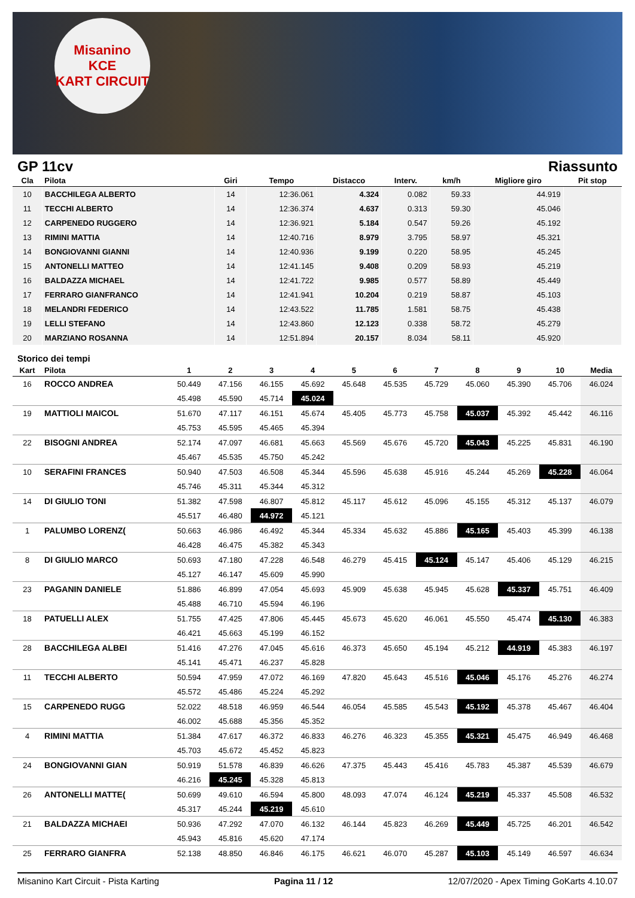Misanino
KCE
KART CIRCUIT
GP 11cv Riassunto
| Cla | Pilota | Giri | Tempo | Distacco | Interv. | km/h | Migliore giro | Pit stop |
| --- | --- | --- | --- | --- | --- | --- | --- | --- |
| 10 | BACCHILEGA ALBERTO | 14 | 12:36.061 | 4.324 | 0.082 | 59.33 | 44.919 | |
| 11 | TECCHI ALBERTO | 14 | 12:36.374 | 4.637 | 0.313 | 59.30 | 45.046 | |
| 12 | CARPENEDO RUGGERO | 14 | 12:36.921 | 5.184 | 0.547 | 59.26 | 45.192 | |
| 13 | RIMINI MATTIA | 14 | 12:40.716 | 8.979 | 3.795 | 58.97 | 45.321 | |
| 14 | BONGIOVANNI GIANNI | 14 | 12:40.936 | 9.199 | 0.220 | 58.95 | 45.245 | |
| 15 | ANTONELLI MATTEO | 14 | 12:41.145 | 9.408 | 0.209 | 58.93 | 45.219 | |
| 16 | BALDAZZA MICHAEL | 14 | 12:41.722 | 9.985 | 0.577 | 58.89 | 45.449 | |
| 17 | FERRARO GIANFRANCO | 14 | 12:41.941 | 10.204 | 0.219 | 58.87 | 45.103 | |
| 18 | MELANDRI FEDERICO | 14 | 12:43.522 | 11.785 | 1.581 | 58.75 | 45.438 | |
| 19 | LELLI STEFANO | 14 | 12:43.860 | 12.123 | 0.338 | 58.72 | 45.279 | |
| 20 | MARZIANO ROSANNA | 14 | 12:51.894 | 20.157 | 8.034 | 58.11 | 45.920 | |
Storico dei tempi
| Kart | Pilota | 1 | 2 | 3 | 4 | 5 | 6 | 7 | 8 | 9 | 10 | Media |
| --- | --- | --- | --- | --- | --- | --- | --- | --- | --- | --- | --- | --- |
| 16 | ROCCO ANDREA | 50.449 | 47.156 | 46.155 | 45.692 | 45.648 | 45.535 | 45.729 | 45.060 | 45.390 | 45.706 | 46.024 |
| | | 45.498 | 45.590 | 45.714 | 45.024 | | | | | | | |
| 19 | MATTIOLI MAICOL | 51.670 | 47.117 | 46.151 | 45.674 | 45.405 | 45.773 | 45.758 | 45.037 | 45.392 | 45.442 | 46.116 |
| | | 45.753 | 45.595 | 45.465 | 45.394 | | | | | | | |
| 22 | BISOGNI ANDREA | 52.174 | 47.097 | 46.681 | 45.663 | 45.569 | 45.676 | 45.720 | 45.043 | 45.225 | 45.831 | 46.190 |
| | | 45.467 | 45.535 | 45.750 | 45.242 | | | | | | | |
| 10 | SERAFINI FRANCES | 50.940 | 47.503 | 46.508 | 45.344 | 45.596 | 45.638 | 45.916 | 45.244 | 45.269 | 45.228 | 46.064 |
| | | 45.746 | 45.311 | 45.344 | 45.312 | | | | | | | |
| 14 | DI GIULIO TONI | 51.382 | 47.598 | 46.807 | 45.812 | 45.117 | 45.612 | 45.096 | 45.155 | 45.312 | 45.137 | 46.079 |
| | | 45.517 | 46.480 | 44.972 | 45.121 | | | | | | | |
| 1 | PALUMBO LORENZ( | 50.663 | 46.986 | 46.492 | 45.344 | 45.334 | 45.632 | 45.886 | 45.165 | 45.403 | 45.399 | 46.138 |
| | | 46.428 | 46.475 | 45.382 | 45.343 | | | | | | | |
| 8 | DI GIULIO MARCO | 50.693 | 47.180 | 47.228 | 46.548 | 46.279 | 45.415 | 45.124 | 45.147 | 45.406 | 45.129 | 46.215 |
| | | 45.127 | 46.147 | 45.609 | 45.990 | | | | | | | |
| 23 | PAGANIN DANIELE | 51.886 | 46.899 | 47.054 | 45.693 | 45.909 | 45.638 | 45.945 | 45.628 | 45.337 | 45.751 | 46.409 |
| | | 45.488 | 46.710 | 45.594 | 46.196 | | | | | | | |
| 18 | PATUELLI ALEX | 51.755 | 47.425 | 47.806 | 45.445 | 45.673 | 45.620 | 46.061 | 45.550 | 45.474 | 45.130 | 46.383 |
| | | 46.421 | 45.663 | 45.199 | 46.152 | | | | | | | |
| 28 | BACCHILEGA ALBEI | 51.416 | 47.276 | 47.045 | 45.616 | 46.373 | 45.650 | 45.194 | 45.212 | 44.919 | 45.383 | 46.197 |
| | | 45.141 | 45.471 | 46.237 | 45.828 | | | | | | | |
| 11 | TECCHI ALBERTO | 50.594 | 47.959 | 47.072 | 46.169 | 47.820 | 45.643 | 45.516 | 45.046 | 45.176 | 45.276 | 46.274 |
| | | 45.572 | 45.486 | 45.224 | 45.292 | | | | | | | |
| 15 | CARPENEDO RUGG | 52.022 | 48.518 | 46.959 | 46.544 | 46.054 | 45.585 | 45.543 | 45.192 | 45.378 | 45.467 | 46.404 |
| | | 46.002 | 45.688 | 45.356 | 45.352 | | | | | | | |
| 4 | RIMINI MATTIA | 51.384 | 47.617 | 46.372 | 46.833 | 46.276 | 46.323 | 45.355 | 45.321 | 45.475 | 46.949 | 46.468 |
| | | 45.703 | 45.672 | 45.452 | 45.823 | | | | | | | |
| 24 | BONGIOVANNI GIAN | 50.919 | 51.578 | 46.839 | 46.626 | 47.375 | 45.443 | 45.416 | 45.783 | 45.387 | 45.539 | 46.679 |
| | | 46.216 | 45.245 | 45.328 | 45.813 | | | | | | | |
| 26 | ANTONELLI MATTE( | 50.699 | 49.610 | 46.594 | 45.800 | 48.093 | 47.074 | 46.124 | 45.219 | 45.337 | 45.508 | 46.532 |
| | | 45.317 | 45.244 | 45.219 | 45.610 | | | | | | | |
| 21 | BALDAZZA MICHAEI | 50.936 | 47.292 | 47.070 | 46.132 | 46.144 | 45.823 | 46.269 | 45.449 | 45.725 | 46.201 | 46.542 |
| | | 45.943 | 45.816 | 45.620 | 47.174 | | | | | | | |
| 25 | FERRARO GIANFRA | 52.138 | 48.850 | 46.846 | 46.175 | 46.621 | 46.070 | 45.287 | 45.103 | 45.149 | 46.597 | 46.634 |
Misanino Kart Circuit - Pista Karting Pagina 11 / 12 12/07/2020 - Apex Timing GoKarts 4.10.07